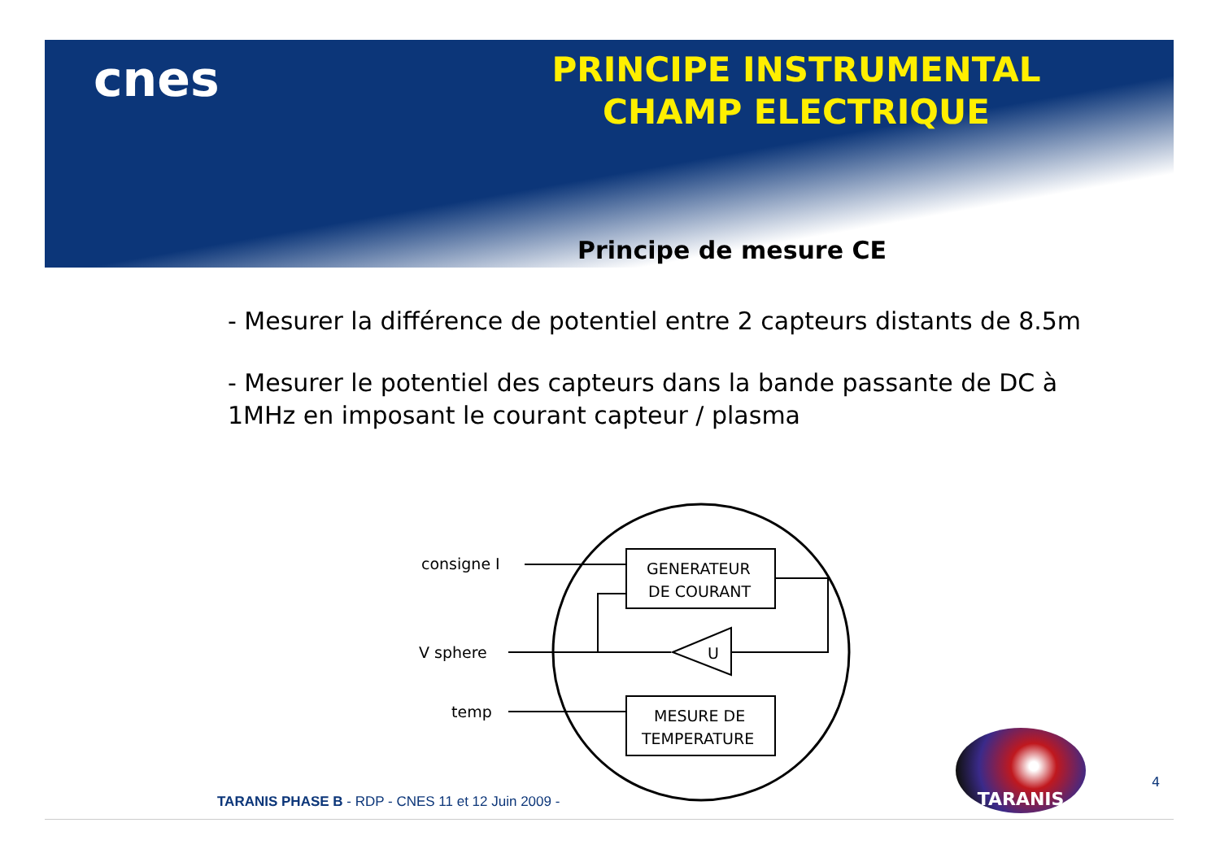cnes
PRINCIPE INSTRUMENTAL
CHAMP ELECTRIQUE
Principe de mesure CE
- Mesurer la différence de potentiel entre 2 capteurs distants de 8.5m
- Mesurer le potentiel des capteurs dans la bande passante de DC à 1MHz en imposant le courant capteur / plasma
consigne I
V sphere
temp
GENERATEUR
DE COURANT
MESURE DE
TEMPERATURE
U
TARANIS
4
TARANIS PHASE B - RDP - CNES 11 et 12 Juin 2009 -